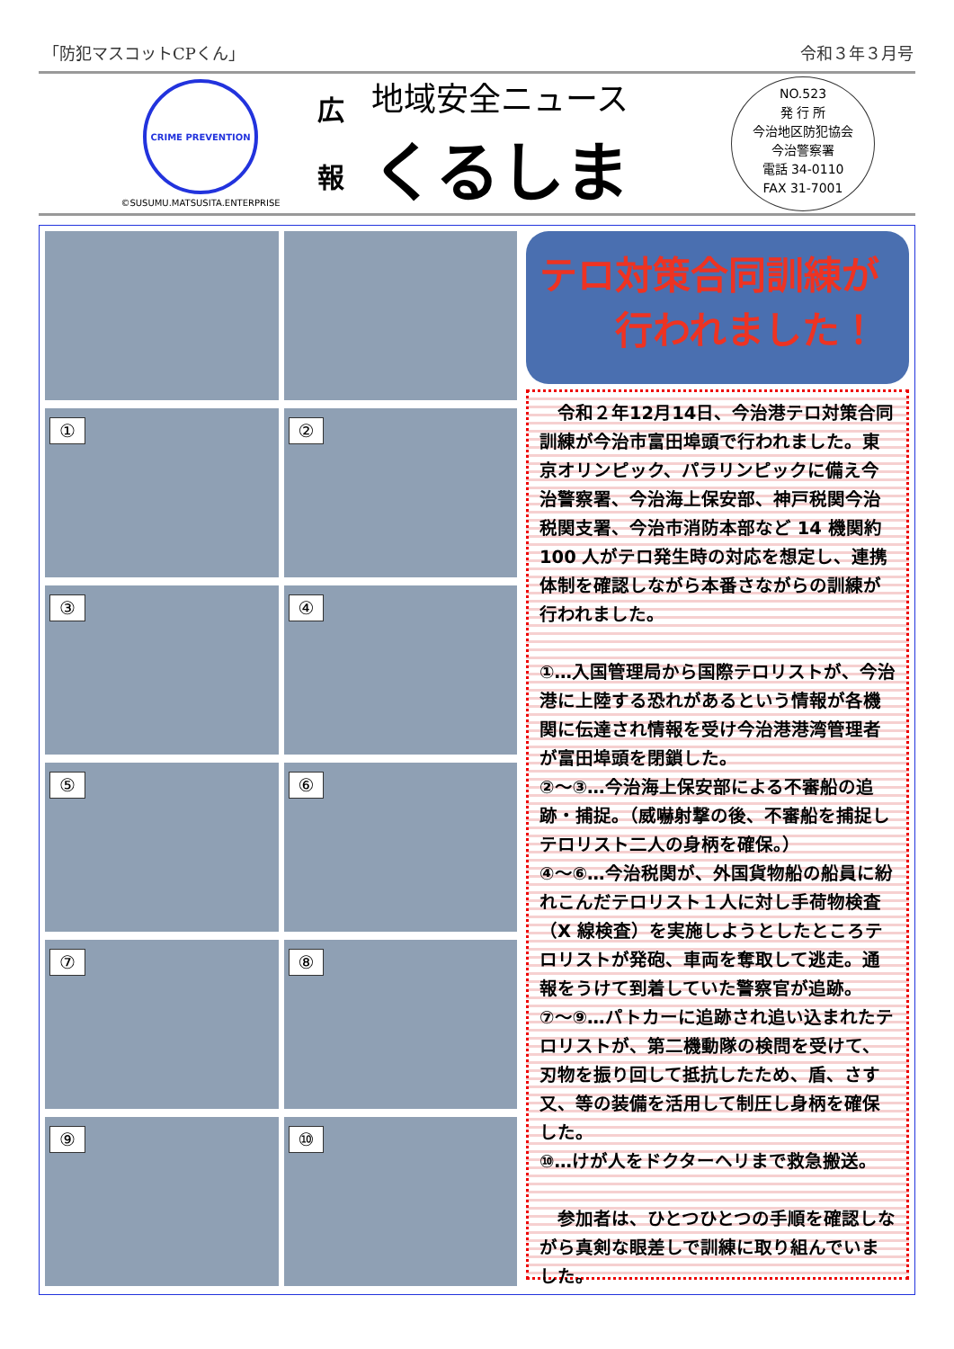「防犯マスコットCPくん」 令和３年３月号
CRIME PREVENTION
©SUSUMU.MATSUSITA.ENTERPRISE
広
報
地域安全ニュース
くるしま
NO.523
発 行 所
今治地区防犯協会
今治警察署
電話 34-0110
FAX 31-7001
①
②
③
④
⑤
⑥
⑦
⑧
⑨
⑩
テロ対策合同訓練が
　　行われました！
　令和２年12月14日、今治港テロ対策合同訓練が今治市富田埠頭で行われました。東京オリンピック、パラリンピックに備え今治警察署、今治海上保安部、神戸税関今治税関支署、今治市消防本部など 14 機関約 100 人がテロ発生時の対応を想定し、連携体制を確認しながら本番さながらの訓練が行われました。
①…入国管理局から国際テロリストが、今治港に上陸する恐れがあるという情報が各機関に伝達され情報を受け今治港港湾管理者が富田埠頭を閉鎖した。
②～③…今治海上保安部による不審船の追跡・捕捉。（威嚇射撃の後、不審船を捕捉しテロリスト二人の身柄を確保。）
④～⑥…今治税関が、外国貨物船の船員に紛れこんだテロリスト１人に対し手荷物検査（X 線検査）を実施しようとしたところテロリストが発砲、車両を奪取して逃走。通報をうけて到着していた警察官が追跡。
⑦～⑨…パトカーに追跡され追い込まれたテロリストが、第二機動隊の検問を受けて、刃物を振り回して抵抗したため、盾、さす又、等の装備を活用して制圧し身柄を確保した。
⑩…けが人をドクターヘリまで救急搬送。
　参加者は、ひとつひとつの手順を確認しながら真剣な眼差しで訓練に取り組んでいました。